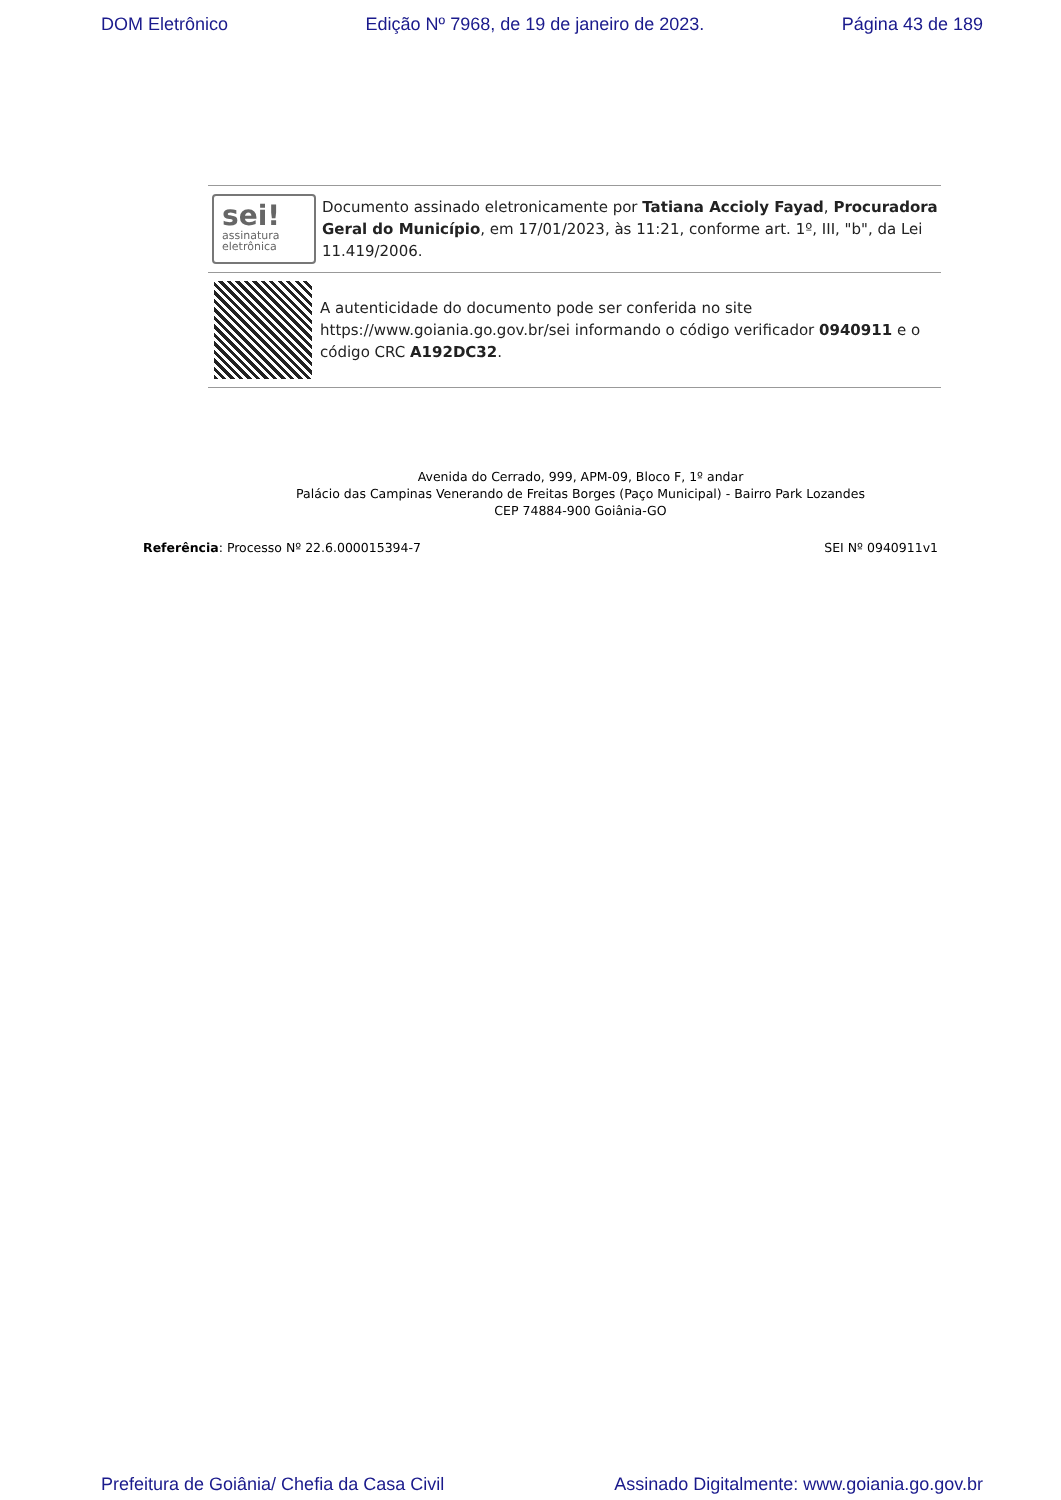DOM Eletrônico Edição Nº 7968, de 19 de janeiro de 2023. Página 43 de 189
sei!
assinatura
eletrônica
Documento assinado eletronicamente por Tatiana Accioly Fayad, Procuradora Geral do Município, em 17/01/2023, às 11:21, conforme art. 1º, III, "b", da Lei 11.419/2006.
A autenticidade do documento pode ser conferida no site https://www.goiania.go.gov.br/sei informando o código verificador 0940911 e o código CRC A192DC32.
Avenida do Cerrado, 999, APM-09, Bloco F, 1º andar
Palácio das Campinas Venerando de Freitas Borges (Paço Municipal) - Bairro Park Lozandes
CEP 74884-900 Goiânia-GO
Referência: Processo Nº 22.6.000015394-7 SEI Nº 0940911v1
Prefeitura de Goiânia/ Chefia da Casa Civil Assinado Digitalmente: www.goiania.go.gov.br